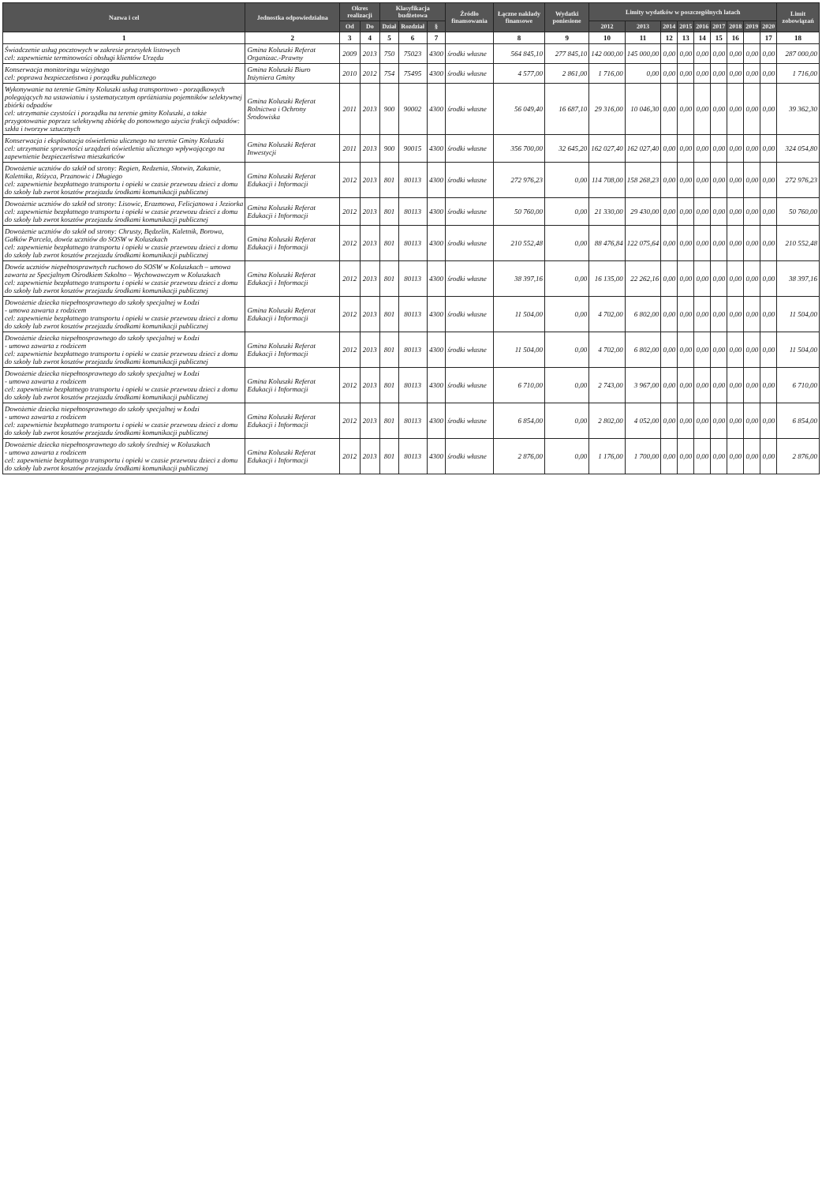| Nazwa i cel | Jednostka odpowiedzialna | Okres realizacji | | Klasyfikacja budżetowa | | | Źródło finansowania | Łączne nakłady finansowe | Wydatki poniesione | Limity wydatków w poszczególnych latach | | | | | | | | | Limit zobowiązań |
| --- | --- | --- | --- | --- | --- | --- | --- | --- | --- | --- | --- | --- | --- | --- | --- | --- | --- | --- | --- |
| | | Od | Do | Dział | Rozdział | § | | | | 2012 | 2013 | 2014 | 2015 | 2016 | 2017 | 2018 | 2019 | 2020 | |
| 1 | 2 | 3 | 4 | 5 | 6 | 7 | | 8 | 9 | 10 | 11 | 12 | 13 | 14 | 15 | 16 | | 17 | 18 |
| Świadczenie usług pocztowych w zakresie przesyłek listowych cel: zapewnienie terminowości obsługi klientów Urzędu | Gmina Koluszki Referat Organizac.-Prawny | 2009 | 2013 | 750 | 75023 | 4300 | środki własne | 564 845,10 | 277 845,10 | 142 000,00 | 145 000,00 | 0,00 | 0,00 | 0,00 | 0,00 | 0,00 | 0,00 | 0,00 | 287 000,00 |
| Konserwacja monitoringu wizyjnego cel: poprawa bezpieczeństwa i porządku publicznego | Gmina Koluszki Biuro Inżyniera Gminy | 2010 | 2012 | 754 | 75495 | 4300 | środki własne | 4 577,00 | 2 861,00 | 1 716,00 | 0,00 | 0,00 | 0,00 | 0,00 | 0,00 | 0,00 | 0,00 | 0,00 | 1 716,00 |
| Wykonywanie na terenie Gminy Koluszki usług transportowo - porządkowych polegających na ustawianiu i systematycznym opróżnianiu pojemników selektywnej zbiórki odpadów cel: utrzymanie czystości i porządku na terenie gminy Koluszki, a także przygotowanie poprzez selektywną zbiórkę do ponownego użycia frakcji odpadów: szkła i tworzyw sztucznych | Gmina Koluszki Referat Rolnictwa i Ochrony Środowiska | 2011 | 2013 | 900 | 90002 | 4300 | środki własne | 56 049,40 | 16 687,10 | 29 316,00 | 10 046,30 | 0,00 | 0,00 | 0,00 | 0,00 | 0,00 | 0,00 | 0,00 | 39 362,30 |
| Konserwacja i eksploatacja oświetlenia ulicznego na terenie Gminy Koluszki cel: utrzymanie sprawności urządzeń oświetlenia ulicznego wpływającego na zapewnienie bezpieczeństwa mieszkańców | Gmina Koluszki Referat Inwestycji | 2011 | 2013 | 900 | 90015 | 4300 | środki własne | 356 700,00 | 32 645,20 | 162 027,40 | 162 027,40 | 0,00 | 0,00 | 0,00 | 0,00 | 0,00 | 0,00 | 0,00 | 324 054,80 |
| Dowożenie uczniów do szkół od strony: Regien, Redzenia, Słotwin, Zakanie, Kaletnika, Różyca, Przanowic i Długiego cel: zapewnienie bezpłatnego transportu i opieki w czasie przewozu dzieci z domu do szkoły lub zwrot kosztów przejazdu środkami komunikacji publicznej | Gmina Koluszki Referat Edukacji i Informacji | 2012 | 2013 | 801 | 80113 | 4300 | środki własne | 272 976,23 | 0,00 | 114 708,00 | 158 268,23 | 0,00 | 0,00 | 0,00 | 0,00 | 0,00 | 0,00 | 0,00 | 272 976,23 |
| Dowożenie uczniów do szkół od strony: Lisowic, Erazmowa, Felicjanowa i Jeziorka cel: zapewnienie bezpłatnego transportu i opieki w czasie przewozu dzieci z domu do szkoły lub zwrot kosztów przejazdu środkami komunikacji publicznej | Gmina Koluszki Referat Edukacji i Informacji | 2012 | 2013 | 801 | 80113 | 4300 | środki własne | 50 760,00 | 0,00 | 21 330,00 | 29 430,00 | 0,00 | 0,00 | 0,00 | 0,00 | 0,00 | 0,00 | 0,00 | 50 760,00 |
| Dowożenie uczniów do szkół od strony: Chrusty, Będzelin, Kaletnik, Borowa, Gałków Parcela, dowóz uczniów do SOSW w Koluszkach cel: zapewnienie bezpłatnego transportu i opieki w czasie przewozu dzieci z domu do szkoły lub zwrot kosztów przejazdu środkami komunikacji publicznej | Gmina Koluszki Referat Edukacji i Informacji | 2012 | 2013 | 801 | 80113 | 4300 | środki własne | 210 552,48 | 0,00 | 88 476,84 | 122 075,64 | 0,00 | 0,00 | 0,00 | 0,00 | 0,00 | 0,00 | 0,00 | 210 552,48 |
| Dowóz uczniów niepełnosprawnych ruchowo do SOSW w Koluszkach – umowa zawarta ze Specjalnym Ośrodkiem Szkolno – Wychowawczym w Koluszkach cel: zapewnienie bezpłatnego transportu i opieki w czasie przewozu dzieci z domu do szkoły lub zwrot kosztów przejazdu środkami komunikacji publicznej | Gmina Koluszki Referat Edukacji i Informacji | 2012 | 2013 | 801 | 80113 | 4300 | środki własne | 38 397,16 | 0,00 | 16 135,00 | 22 262,16 | 0,00 | 0,00 | 0,00 | 0,00 | 0,00 | 0,00 | 0,00 | 38 397,16 |
| Dowożenie dziecka niepełnosprawnego do szkoły specjalnej w Łodzi - umowa zawarta z rodzicem cel: zapewnienie bezpłatnego transportu i opieki w czasie przewozu dzieci z domu do szkoły lub zwrot kosztów przejazdu środkami komunikacji publicznej | Gmina Koluszki Referat Edukacji i Informacji | 2012 | 2013 | 801 | 80113 | 4300 | środki własne | 11 504,00 | 0,00 | 4 702,00 | 6 802,00 | 0,00 | 0,00 | 0,00 | 0,00 | 0,00 | 0,00 | 0,00 | 11 504,00 |
| Dowożenie dziecka niepełnosprawnego do szkoły specjalnej w Łodzi - umowa zawarta z rodzicem cel: zapewnienie bezpłatnego transportu i opieki w czasie przewozu dzieci z domu do szkoły lub zwrot kosztów przejazdu środkami komunikacji publicznej | Gmina Koluszki Referat Edukacji i Informacji | 2012 | 2013 | 801 | 80113 | 4300 | środki własne | 11 504,00 | 0,00 | 4 702,00 | 6 802,00 | 0,00 | 0,00 | 0,00 | 0,00 | 0,00 | 0,00 | 0,00 | 11 504,00 |
| Dowożenie dziecka niepełnosprawnego do szkoły specjalnej w Łodzi - umowa zawarta z rodzicem cel: zapewnienie bezpłatnego transportu i opieki w czasie przewozu dzieci z domu do szkoły lub zwrot kosztów przejazdu środkami komunikacji publicznej | Gmina Koluszki Referat Edukacji i Informacji | 2012 | 2013 | 801 | 80113 | 4300 | środki własne | 6 710,00 | 0,00 | 2 743,00 | 3 967,00 | 0,00 | 0,00 | 0,00 | 0,00 | 0,00 | 0,00 | 0,00 | 6 710,00 |
| Dowożenie dziecka niepełnosprawnego do szkoły specjalnej w Łodzi - umowa zawarta z rodzicem cel: zapewnienie bezpłatnego transportu i opieki w czasie przewozu dzieci z domu do szkoły lub zwrot kosztów przejazdu środkami komunikacji publicznej | Gmina Koluszki Referat Edukacji i Informacji | 2012 | 2013 | 801 | 80113 | 4300 | środki własne | 6 854,00 | 0,00 | 2 802,00 | 4 052,00 | 0,00 | 0,00 | 0,00 | 0,00 | 0,00 | 0,00 | 0,00 | 6 854,00 |
| Dowożenie dziecka niepełnosprawnego do szkoły średniej w Koluszkach - umowa zawarta z rodzicem cel: zapewnienie bezpłatnego transportu i opieki w czasie przewozu dzieci z domu do szkoły lub zwrot kosztów przejazdu środkami komunikacji publicznej | Gmina Koluszki Referat Edukacji i Informacji | 2012 | 2013 | 801 | 80113 | 4300 | środki własne | 2 876,00 | 0,00 | 1 176,00 | 1 700,00 | 0,00 | 0,00 | 0,00 | 0,00 | 0,00 | 0,00 | 0,00 | 2 876,00 |